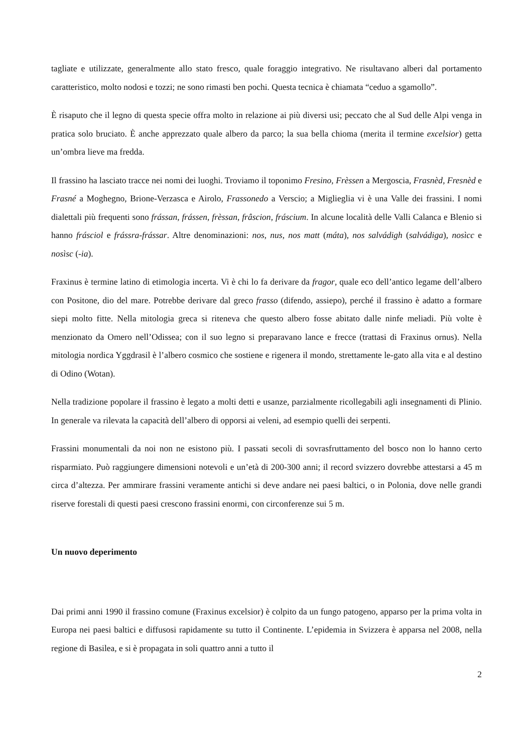tagliate e utilizzate, generalmente allo stato fresco, quale foraggio integrativo. Ne risultavano alberi dal portamento caratteristico, molto nodosi e tozzi; ne sono rimasti ben pochi. Questa tecnica è chiamata “ceduo a sgamollo”.
È risaputo che il legno di questa specie offra molto in relazione ai più diversi usi; peccato che al Sud delle Alpi venga in pratica solo bruciato. È anche apprezzato quale albero da parco; la sua bella chioma (merita il termine excelsior) getta un’ombra lieve ma fredda.
Il frassino ha lasciato tracce nei nomi dei luoghi. Troviamo il toponimo Fresino, Frèssen a Mergoscia, Frasnèd, Fresnèd e Frasné a Moghegno, Brione-Verzasca e Airolo, Frassonedo a Verscio; a Miglieglia vi è una Valle dei frassini. I nomi dialettali più frequenti sono frássan, frássen, frèssan, frâscion, fráscium. In alcune località delle Valli Calanca e Blenio si hanno frásciol e frássra-frássar. Altre denominazioni: nos, nus, nos matt (máta), nos salvádigh (salvádiga), nosìcc e nosìsc (-ia).
Fraxinus è termine latino di etimologia incerta. Vi è chi lo fa derivare da fragor, quale eco dell’antico legame dell’albero con Positone, dio del mare. Potrebbe derivare dal greco frasso (difendo, assiepo), perché il frassino è adatto a formare siepi molto fitte. Nella mitologia greca si riteneva che questo albero fosse abitato dalle ninfe meliadi. Più volte è menzionato da Omero nell’Odissea; con il suo legno si preparavano lance e frecce (trattasi di Fraxinus ornus). Nella mitologia nordica Yggdrasil è l’albero cosmico che sostiene e rigenera il mondo, strettamente le-gato alla vita e al destino di Odino (Wotan).
Nella tradizione popolare il frassino è legato a molti detti e usanze, parzialmente ricollegabili agli insegnamenti di Plinio. In generale va rilevata la capacità dell’albero di opporsi ai veleni, ad esempio quelli dei serpenti.
Frassini monumentali da noi non ne esistono più. I passati secoli di sovrasfruttamento del bosco non lo hanno certo risparmiato. Può raggiungere dimensioni notevoli e un’età di 200-300 anni; il record svizzero dovrebbe attestarsi a 45 m circa d’altezza. Per ammirare frassini veramente antichi si deve andare nei paesi baltici, o in Polonia, dove nelle grandi riserve forestali di questi paesi crescono frassini enormi, con circonferenze sui 5 m.
Un nuovo deperimento
Dai primi anni 1990 il frassino comune (Fraxinus excelsior) è colpito da un fungo patogeno, apparso per la prima volta in Europa nei paesi baltici e diffusosi rapidamente su tutto il Continente. L’epidemia in Svizzera è apparsa nel 2008, nella regione di Basilea, e si è propagata in soli quattro anni a tutto il
2